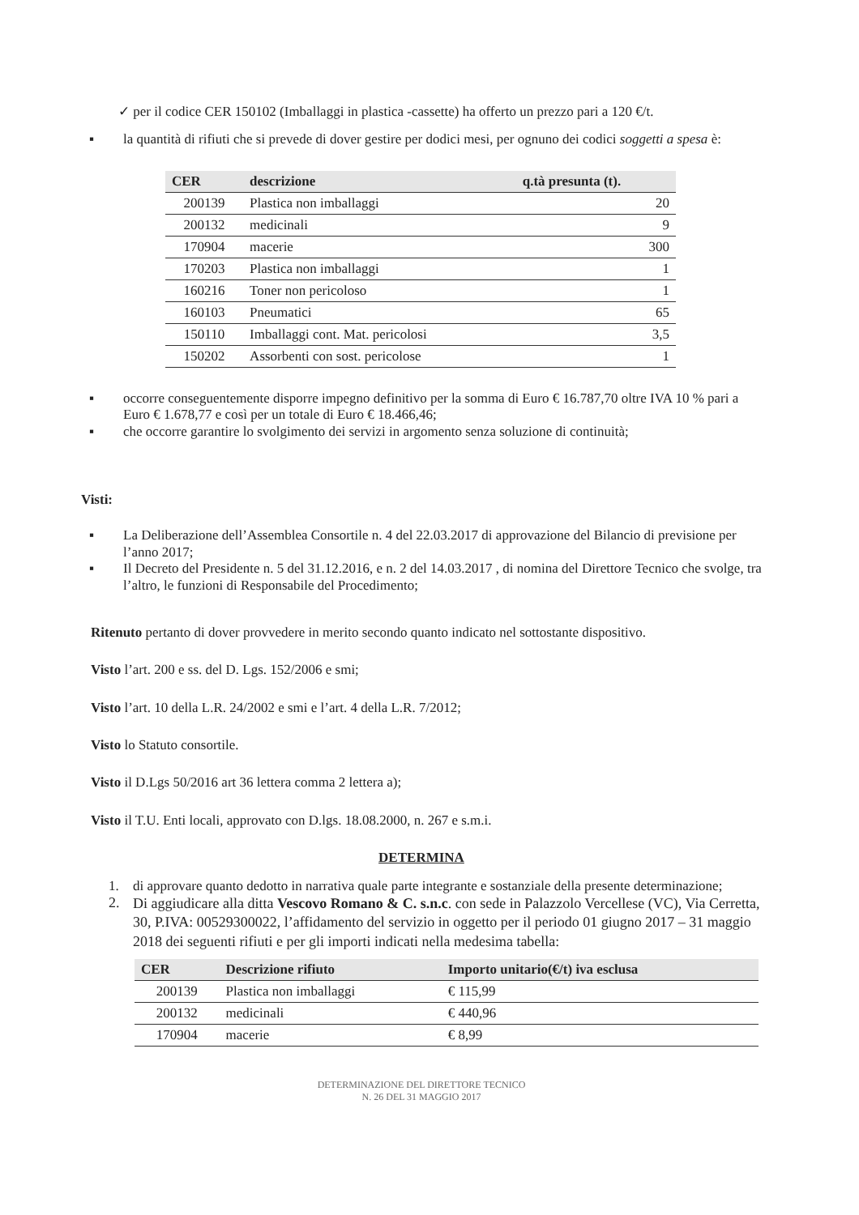✓ per il codice CER 150102 (Imballaggi in plastica -cassette) ha offerto un prezzo pari a 120 €/t.
▪
la quantità di rifiuti che si prevede di dover gestire per dodici mesi, per ognuno dei codici soggetti a spesa è:
| CER | descrizione | q.tà presunta (t). |
| --- | --- | --- |
| 200139 | Plastica non imballaggi | 20 |
| 200132 | medicinali | 9 |
| 170904 | macerie | 300 |
| 170203 | Plastica non imballaggi | 1 |
| 160216 | Toner non pericoloso | 1 |
| 160103 | Pneumatici | 65 |
| 150110 | Imballaggi cont. Mat. pericolosi | 3,5 |
| 150202 | Assorbenti con sost. pericolose | 1 |
▪
occorre conseguentemente disporre impegno definitivo per la somma di Euro € 16.787,70 oltre IVA 10 % pari a Euro € 1.678,77 e così per un totale di Euro € 18.466,46;
▪
che occorre garantire lo svolgimento dei servizi in argomento senza soluzione di continuità;
Visti:
▪
La Deliberazione dell’Assemblea Consortile n. 4 del 22.03.2017 di approvazione del Bilancio di previsione per l’anno 2017;
▪
Il Decreto del Presidente n. 5 del 31.12.2016, e n. 2 del 14.03.2017 , di nomina del Direttore Tecnico che svolge, tra l’altro, le funzioni di Responsabile del Procedimento;
Ritenuto pertanto di dover provvedere in merito secondo quanto indicato nel sottostante dispositivo.
Visto l’art. 200 e ss. del D. Lgs. 152/2006 e smi;
Visto l’art. 10 della L.R. 24/2002 e smi e l’art. 4 della L.R. 7/2012;
Visto lo Statuto consortile.
Visto il D.Lgs 50/2016 art 36 lettera comma 2 lettera a);
Visto il T.U. Enti locali, approvato con D.lgs. 18.08.2000, n. 267 e s.m.i.
DETERMINA
1.
di approvare quanto dedotto in narrativa quale parte integrante e sostanziale della presente determinazione;
2.
Di aggiudicare alla ditta Vescovo Romano & C. s.n.c. con sede in Palazzolo Vercellese (VC), Via Cerretta, 30, P.IVA: 00529300022, l’affidamento del servizio in oggetto per il periodo 01 giugno 2017 – 31 maggio 2018 dei seguenti rifiuti e per gli importi indicati nella medesima tabella:
| CER | Descrizione rifiuto | Importo unitario(€/t) iva esclusa |
| --- | --- | --- |
| 200139 | Plastica non imballaggi | € 115,99 |
| 200132 | medicinali | € 440,96 |
| 170904 | macerie | € 8,99 |
DETERMINAZIONE DEL DIRETTORE TECNICO
N. 26 DEL 31 MAGGIO 2017